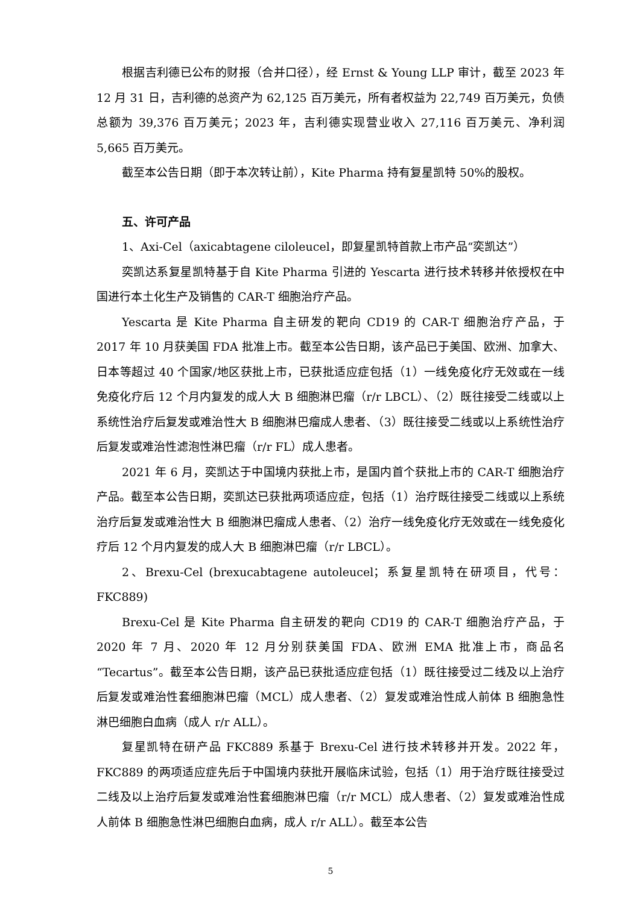根据吉利德已公布的财报（合并口径），经 Ernst & Young LLP 审计，截至 2023 年 12 月 31 日，吉利德的总资产为 62,125 百万美元，所有者权益为 22,749 百万美元，负债总额为 39,376 百万美元；2023 年，吉利德实现营业收入 27,116 百万美元、净利润 5,665 百万美元。
截至本公告日期（即于本次转让前），Kite Pharma 持有复星凯特 50%的股权。
五、许可产品
1、Axi-Cel（axicabtagene ciloleucel，即复星凯特首款上市产品“奕凯达”）
奕凯达系复星凯特基于自 Kite Pharma 引进的 Yescarta 进行技术转移并依授权在中国进行本土化生产及销售的 CAR-T 细胞治疗产品。
Yescarta 是 Kite Pharma 自主研发的靶向 CD19 的 CAR-T 细胞治疗产品，于 2017 年 10 月获美国 FDA 批准上市。截至本公告日期，该产品已于美国、欧洲、加拿大、日本等超过 40 个国家/地区获批上市，已获批适应症包括（1）一线免疫化疗无效或在一线免疫化疗后 12 个月内复发的成人大 B 细胞淋巴瘤（r/r LBCL）、（2）既往接受二线或以上系统性治疗后复发或难治性大 B 细胞淋巴瘤成人患者、（3）既往接受二线或以上系统性治疗后复发或难治性滤泡性淋巴瘤（r/r FL）成人患者。
2021 年 6 月，奕凯达于中国境内获批上市，是国内首个获批上市的 CAR-T 细胞治疗产品。截至本公告日期，奕凯达已获批两项适应症，包括（1）治疗既往接受二线或以上系统治疗后复发或难治性大 B 细胞淋巴瘤成人患者、（2）治疗一线免疫化疗无效或在一线免疫化疗后 12 个月内复发的成人大 B 细胞淋巴瘤（r/r LBCL）。
2、Brexu-Cel (brexucabtagene autoleucel；系复星凯特在研项目，代号：FKC889)
Brexu-Cel 是 Kite Pharma 自主研发的靶向 CD19 的 CAR-T 细胞治疗产品，于 2020 年 7 月、2020 年 12 月分别获美国 FDA、欧洲 EMA 批准上市，商品名“Tecartus”。截至本公告日期，该产品已获批适应症包括（1）既往接受过二线及以上治疗后复发或难治性套细胞淋巴瘤（MCL）成人患者、（2）复发或难治性成人前体 B 细胞急性淋巴细胞白血病（成人 r/r ALL）。
复星凯特在研产品 FKC889 系基于 Brexu-Cel 进行技术转移并开发。2022 年，FKC889 的两项适应症先后于中国境内获批开展临床试验，包括（1）用于治疗既往接受过二线及以上治疗后复发或难治性套细胞淋巴瘤（r/r MCL）成人患者、（2）复发或难治性成人前体 B 细胞急性淋巴细胞白血病，成人 r/r ALL）。截至本公告
5